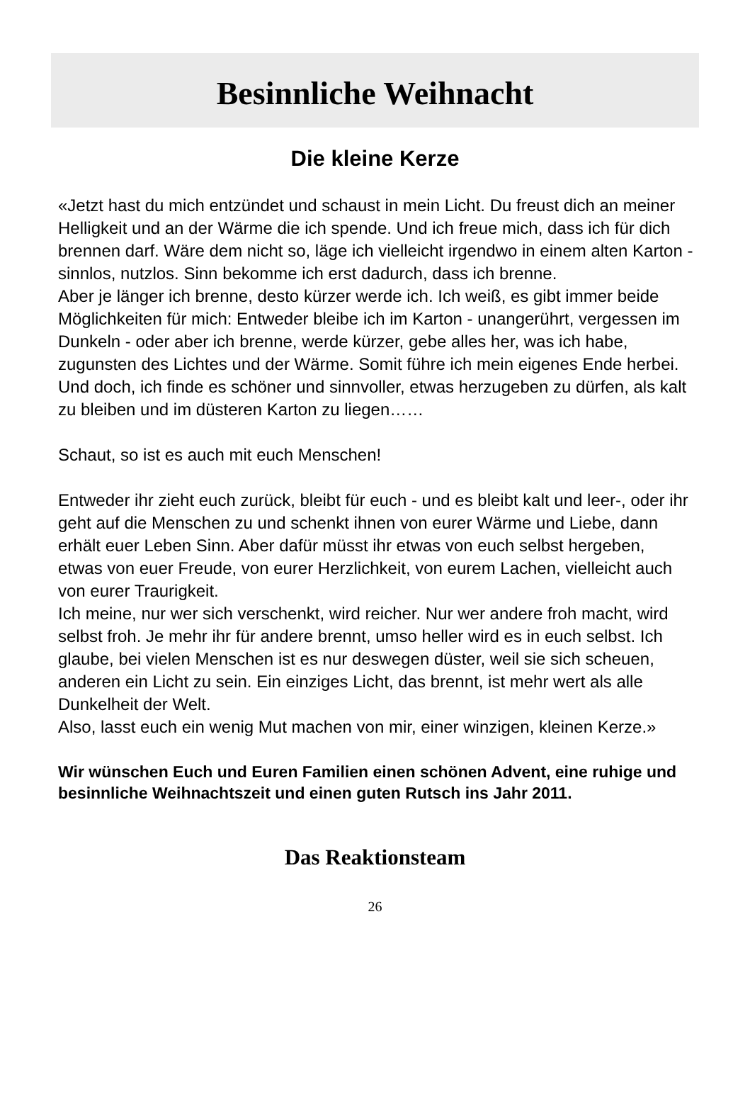Besinnliche Weihnacht
Die kleine Kerze
«Jetzt hast du mich entzündet und schaust in mein Licht. Du freust dich an meiner Helligkeit und an der Wärme die ich spende. Und ich freue mich, dass ich für dich brennen darf. Wäre dem nicht so, läge ich vielleicht irgendwo in einem alten Karton - sinnlos, nutzlos. Sinn bekomme ich erst dadurch, dass ich brenne.
Aber je länger ich brenne, desto kürzer werde ich. Ich weiß, es gibt immer beide Möglichkeiten für mich: Entweder bleibe ich im Karton - unangerührt, vergessen im Dunkeln - oder aber ich brenne, werde kürzer, gebe alles her, was ich habe, zugunsten des Lichtes und der Wärme. Somit führe ich mein eigenes Ende herbei.
Und doch, ich finde es schöner und sinnvoller, etwas herzugeben zu dürfen, als kalt zu bleiben und im düsteren Karton zu liegen……
Schaut, so ist es auch mit euch Menschen!
Entweder ihr zieht euch zurück, bleibt für euch - und es bleibt kalt und leer-, oder ihr geht auf die Menschen zu und schenkt ihnen von eurer Wärme und Liebe, dann erhält euer Leben Sinn. Aber dafür müsst ihr etwas von euch selbst hergeben, etwas von euer Freude, von eurer Herzlichkeit, von eurem Lachen, vielleicht auch von eurer Traurigkeit.
Ich meine, nur wer sich verschenkt, wird reicher. Nur wer andere froh macht, wird selbst froh. Je mehr ihr für andere brennt, umso heller wird es in euch selbst. Ich glaube, bei vielen Menschen ist es nur deswegen düster, weil sie sich scheuen, anderen ein Licht zu sein. Ein einziges Licht, das brennt, ist mehr wert als alle Dunkelheit der Welt.
Also, lasst euch ein wenig Mut machen von mir, einer winzigen, kleinen Kerze.»
Wir wünschen Euch und Euren Familien einen schönen Advent, eine ruhige und besinnliche Weihnachtszeit und einen guten Rutsch ins Jahr 2011.
Das Reaktionsteam
26